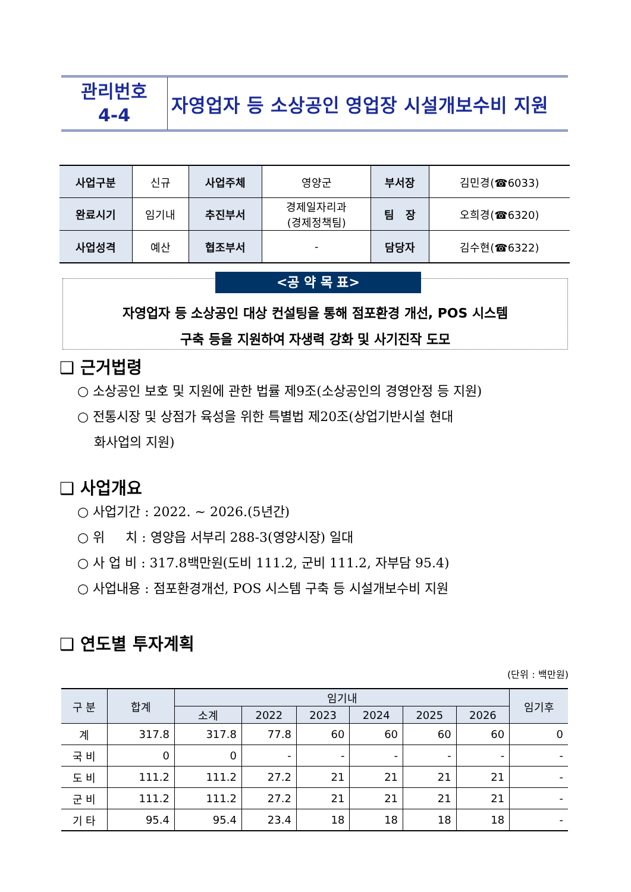관리번호
4-4
자영업자 등 소상공인 영업장 시설개보수비 지원
| 사업구분 | 신규 | 사업주체 | 영양군 | 부서장 | 김민경(☎6033) |
| 완료시기 | 임기내 | 추진부서 | 경제일자리과 (경제정책팀) | 팀 장 | 오희경(☎6320) |
| 사업성격 | 예산 | 협조부서 | - | 담당자 | 김수현(☎6322) |
<공 약 목 표>
자영업자 등 소상공인 대상 컨설팅을 통해 점포환경 개선, POS 시스템
구축 등을 지원하여 자생력 강화 및 사기진작 도모
❑ 근거법령
○ 소상공인 보호 및 지원에 관한 법률 제9조(소상공인의 경영안정 등 지원)
○ 전통시장 및 상점가 육성을 위한 특별법 제20조(상업기반시설 현대
화사업의 지원)
❑ 사업개요
○ 사업기간 : 2022. ~ 2026.(5년간)
○ 위 치 : 영양읍 서부리 288-3(영양시장) 일대
○ 사 업 비 : 317.8백만원(도비 111.2, 군비 111.2, 자부담 95.4)
○ 사업내용 : 점포환경개선, POS 시스템 구축 등 시설개보수비 지원
❑ 연도별 투자계획
(단위 : 백만원)
| 구 분 | 합계 | 임기내 | | | | | | 임기후 |
| --- | --- | --- | --- | --- | --- | --- | --- | --- |
| | | 소계 | 2022 | 2023 | 2024 | 2025 | 2026 | |
| 계 | 317.8 | 317.8 | 77.8 | 60 | 60 | 60 | 60 | 0 |
| 국 비 | 0 | 0 | - | - | - | - | - | - |
| 도 비 | 111.2 | 111.2 | 27.2 | 21 | 21 | 21 | 21 | - |
| 군 비 | 111.2 | 111.2 | 27.2 | 21 | 21 | 21 | 21 | - |
| 기 타 | 95.4 | 95.4 | 23.4 | 18 | 18 | 18 | 18 | - |